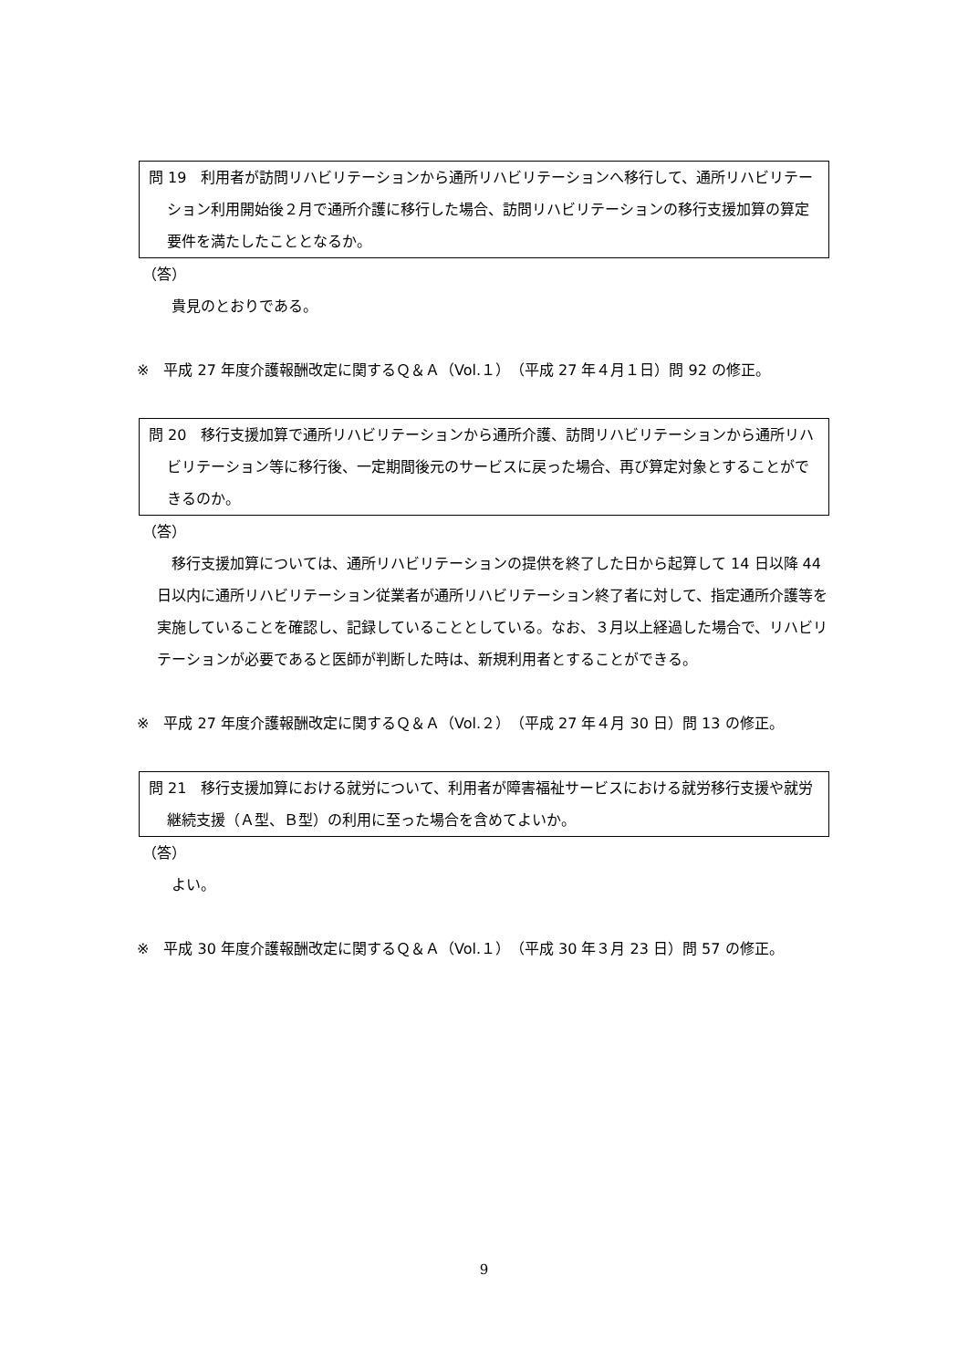問 19　利用者が訪問リハビリテーションから通所リハビリテーションへ移行して、通所リハビリテーション利用開始後２月で通所介護に移行した場合、訪問リハビリテーションの移行支援加算の算定要件を満たしたこととなるか。
（答）
　貴見のとおりである。
※　平成 27 年度介護報酬改定に関するＱ＆Ａ（Vol.１）（平成 27 年４月１日）問 92 の修正。
問 20　移行支援加算で通所リハビリテーションから通所介護、訪問リハビリテーションから通所リハビリテーション等に移行後、一定期間後元のサービスに戻った場合、再び算定対象とすることができるのか。
（答）
　移行支援加算については、通所リハビリテーションの提供を終了した日から起算して 14 日以降 44 日以内に通所リハビリテーション従業者が通所リハビリテーション終了者に対して、指定通所介護等を実施していることを確認し、記録していることとしている。なお、３月以上経過した場合で、リハビリテーションが必要であると医師が判断した時は、新規利用者とすることができる。
※　平成 27 年度介護報酬改定に関するＱ＆Ａ（Vol.２）（平成 27 年４月 30 日）問 13 の修正。
問 21　移行支援加算における就労について、利用者が障害福祉サービスにおける就労移行支援や就労継続支援（Ａ型、Ｂ型）の利用に至った場合を含めてよいか。
（答）
　よい。
※　平成 30 年度介護報酬改定に関するＱ＆Ａ（Vol.１）（平成 30 年３月 23 日）問 57 の修正。
9